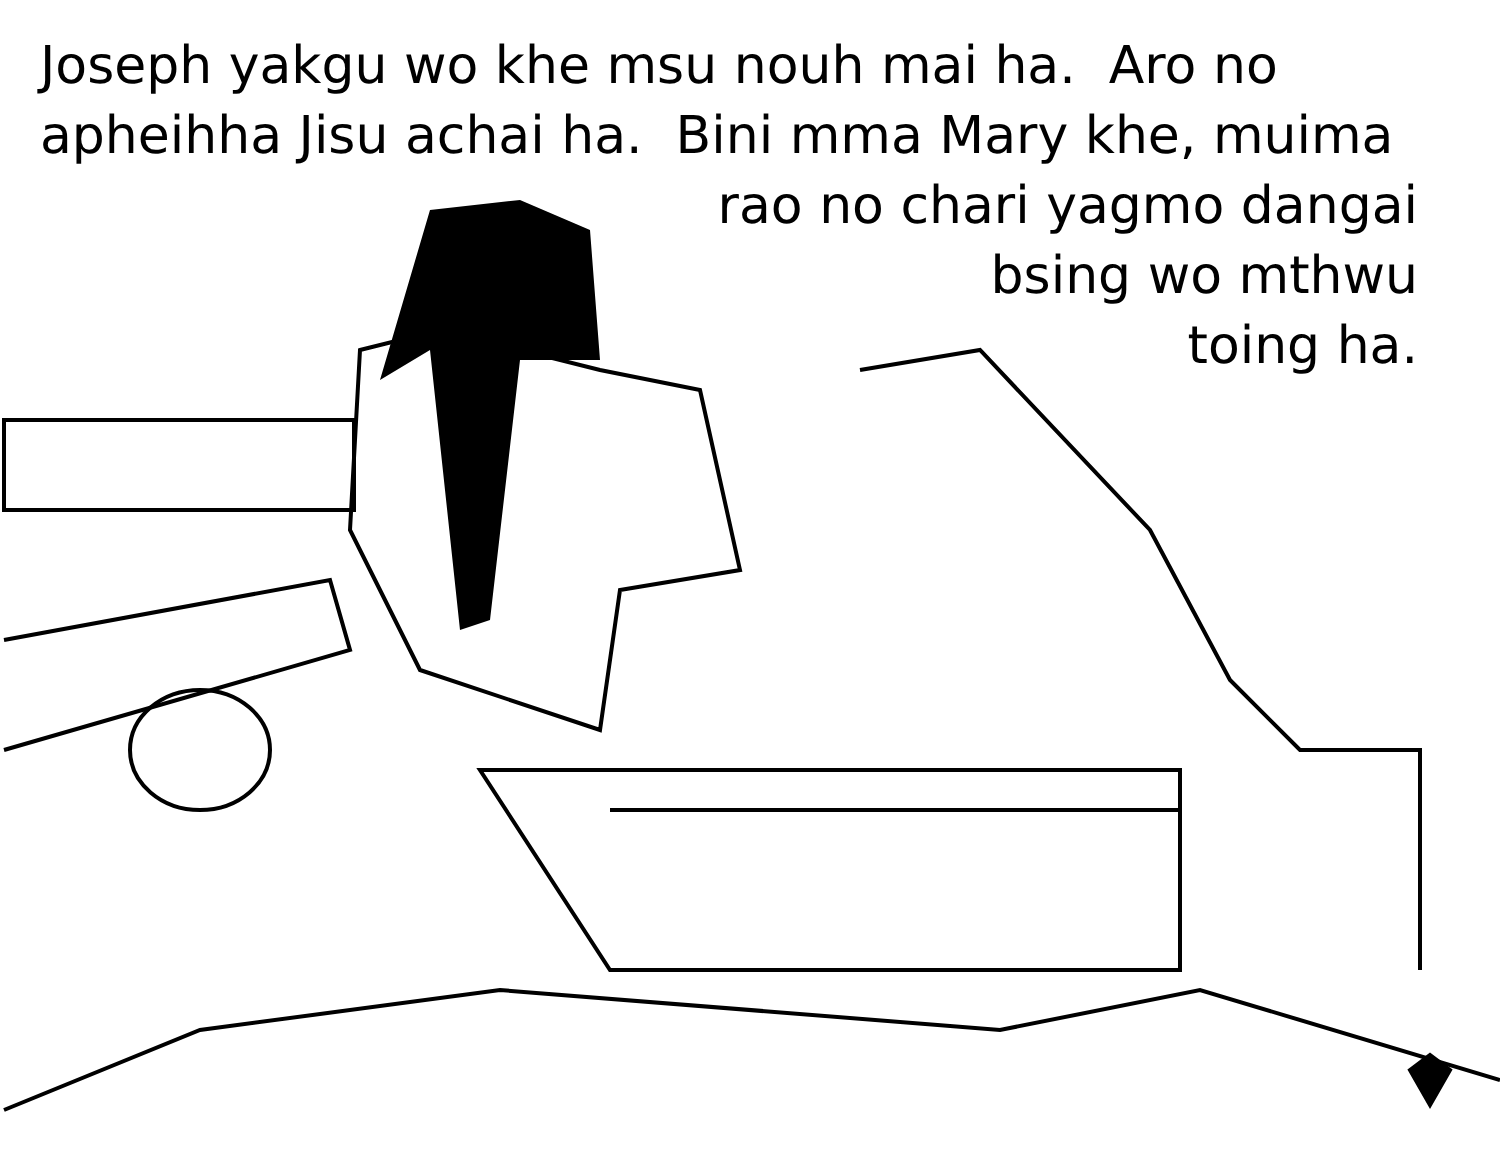Joseph yakgu wo khe msu nouh mai ha. Aro no apheihha Jisu achai ha. Bini mma Mary khe, muima
rao no chari yagmo dangai
bsing wo mthwu
toing ha.